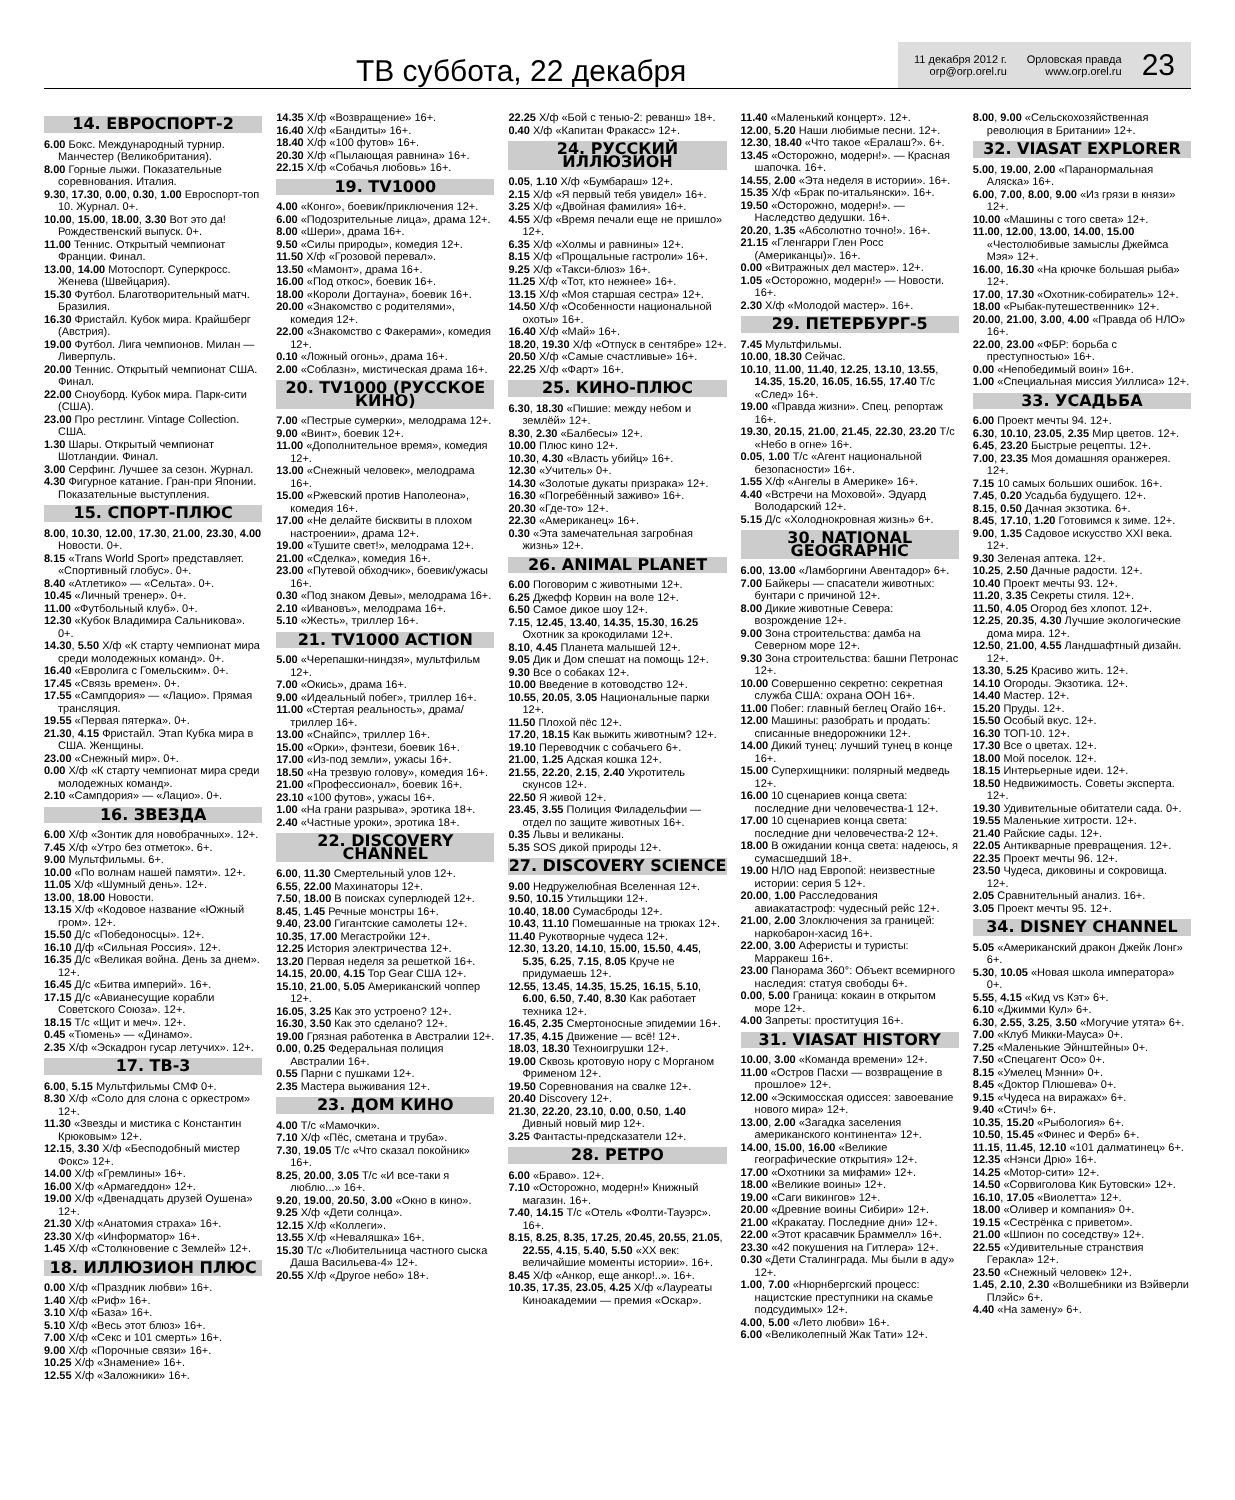ТВ суббота, 22 декабря
11 декабря 2012 г.
orp@orp.orel.ru
Орловская правда
www.orp.orel.ru
23
14. ЕВРОСПОРТ-2
6.00 Бокс. Международный турнир. Манчестер (Великобритания).
8.00 Горные лыжи. Показательные соревнования. Италия.
9.30, 17.30, 0.00, 0.30, 1.00 Евроспорт-топ 10. Журнал. 0+.
10.00, 15.00, 18.00, 3.30 Вот это да! Рождественский выпуск. 0+.
11.00 Теннис. Открытый чемпионат Франции. Финал.
13.00, 14.00 Мотоспорт. Суперкросс. Женева (Швейцария).
15.30 Футбол. Благотворительный матч. Бразилия.
16.30 Фристайл. Кубок мира. Крайшберг (Австрия).
19.00 Футбол. Лига чемпионов. Милан — Ливерпуль.
20.00 Теннис. Открытый чемпионат США. Финал.
22.00 Сноуборд. Кубок мира. Парк-сити (США).
23.00 Про рестлинг. Vintage Collection. США.
1.30 Шары. Открытый чемпионат Шотландии. Финал.
3.00 Серфинг. Лучшее за сезон. Журнал.
4.30 Фигурное катание. Гран-при Японии. Показательные выступления.
15. СПОРТ-ПЛЮС
8.00, 10.30, 12.00, 17.30, 21.00, 23.30, 4.00 Новости. 0+.
8.15 «Trans World Sport» представляет. «Спортивный глобус». 0+.
8.40 «Атлетико» — «Сельта». 0+.
10.45 «Личный тренер». 0+.
11.00 «Футбольный клуб». 0+.
12.30 «Кубок Владимира Сальникова». 0+.
14.30, 5.50 Х/ф «К старту чемпионат мира среди молодежных команд». 0+.
16.40 «Евролига с Гомельским». 0+.
17.45 «Связь времен». 0+.
17.55 «Сампдория» — «Лацио». Прямая трансляция.
19.55 «Первая пятерка». 0+.
21.30, 4.15 Фристайл. Этап Кубка мира в США. Женщины.
23.00 «Снежный мир». 0+.
0.00 Х/ф «К старту чемпионат мира среди молодежных команд».
2.10 «Сампдория» — «Лацио». 0+.
16. ЗВЕЗДА
6.00 Х/ф «Зонтик для новобрачных». 12+.
7.45 Х/ф «Утро без отметок». 6+.
9.00 Мультфильмы. 6+.
10.00 «По волнам нашей памяти». 12+.
11.05 Х/ф «Шумный день». 12+.
13.00, 18.00 Новости.
13.15 Х/ф «Кодовое название «Южный гром». 12+.
15.50 Д/с «Победоносцы». 12+.
16.10 Д/ф «Сильная Россия». 12+.
16.35 Д/с «Великая война. День за днем». 12+.
16.45 Д/с «Битва империй». 16+.
17.15 Д/с «Авианесущие корабли Советского Союза». 12+.
18.15 Т/с «Щит и меч». 12+.
0.45 «Тюмень» — «Динамо».
2.35 Х/ф «Эскадрон гусар летучих». 12+.
17. ТВ-3
6.00, 5.15 Мультфильмы СМФ 0+.
8.30 Х/ф «Соло для слона с оркестром» 12+.
11.30 «Звезды и мистика с Константин Крюковым» 12+.
12.15, 3.30 Х/ф «Бесподобный мистер Фокс» 12+.
14.00 Х/ф «Гремлины» 16+.
16.00 Х/ф «Армагеддон» 12+.
19.00 Х/ф «Двенадцать друзей Оушена» 12+.
21.30 Х/ф «Анатомия страха» 16+.
23.30 Х/ф «Информатор» 16+.
1.45 Х/ф «Столкновение с Землей» 12+.
18. ИЛЛЮЗИОН ПЛЮС
0.00 Х/ф «Праздник любви» 16+.
1.40 Х/ф «Риф» 16+.
3.10 Х/ф «База» 16+.
5.10 Х/ф «Весь этот блюз» 16+.
7.00 Х/ф «Секс и 101 смерть» 16+.
9.00 Х/ф «Порочные связи» 16+.
10.25 Х/ф «Знамение» 16+.
12.55 Х/ф «Заложники» 16+.
14.35 Х/ф «Возвращение» 16+.
16.40 Х/ф «Бандиты» 16+.
18.40 Х/ф «100 футов» 16+.
20.30 Х/ф «Пылающая равнина» 16+.
22.15 Х/ф «Собачья любовь» 16+.
19. TV1000
4.00 «Конго», боевик/приключения 12+.
6.00 «Подозрительные лица», драма 12+.
8.00 «Шери», драма 16+.
9.50 «Силы природы», комедия 12+.
11.50 Х/ф «Грозовой перевал».
13.50 «Мамонт», драма 16+.
16.00 «Под откос», боевик 16+.
18.00 «Короли Догтауна», боевик 16+.
20.00 «Знакомство с родителями», комедия 12+.
22.00 «Знакомство с Факерами», комедия 12+.
0.10 «Ложный огонь», драма 16+.
2.00 «Соблазн», мистическая драма 16+.
20. TV1000 (РУССКОЕ КИНО)
7.00 «Пестрые сумерки», мелодрама 12+.
9.00 «Винт», боевик 12+.
11.00 «Дополнительное время», комедия 12+.
13.00 «Снежный человек», мелодрама 16+.
15.00 «Ржевский против Наполеона», комедия 16+.
17.00 «Не делайте бисквиты в плохом настроении», драма 12+.
19.00 «Тушите свет!», мелодрама 12+.
21.00 «Сделка», комедия 16+.
23.00 «Путевой обходчик», боевик/ужасы 16+.
0.30 «Под знаком Девы», мелодрама 16+.
2.10 «Ивановъ», мелодрама 16+.
5.10 «Жесть», триллер 16+.
21. TV1000 ACTION
5.00 «Черепашки-ниндзя», мультфильм 12+.
7.00 «Окись», драма 16+.
9.00 «Идеальный побег», триллер 16+.
11.00 «Стертая реальность», драма/триллер 16+.
13.00 «Снайпс», триллер 16+.
15.00 «Орки», фэнтези, боевик 16+.
17.00 «Из-под земли», ужасы 16+.
18.50 «На трезвую голову», комедия 16+.
21.00 «Профессионал», боевик 16+.
23.10 «100 футов», ужасы 16+.
1.00 «На грани разрыва», эротика 18+.
2.40 «Частные уроки», эротика 18+.
22. DISCOVERY CHANNEL
6.00, 11.30 Смертельный улов 12+.
6.55, 22.00 Махинаторы 12+.
7.50, 18.00 В поисках суперлюдей 12+.
8.45, 1.45 Речные монстры 16+.
9.40, 23.00 Гигантские самолеты 12+.
10.35, 17.00 Мегастройки 12+.
12.25 История электричества 12+.
13.20 Первая неделя за решеткой 16+.
14.15, 20.00, 4.15 Top Gear США 12+.
15.10, 21.00, 5.05 Американский чоппер 12+.
16.05, 3.25 Как это устроено? 12+.
16.30, 3.50 Как это сделано? 12+.
19.00 Грязная работенка в Австралии 12+.
0.00, 0.25 Федеральная полиция Австралии 16+.
0.55 Парни с пушками 12+.
2.35 Мастера выживания 12+.
23. ДОМ КИНО
4.00 Т/с «Мамочки».
7.10 Х/ф «Пёс, сметана и труба».
7.30, 19.05 Т/с «Что сказал покойник» 16+.
8.25, 20.00, 3.05 Т/с «И все-таки я люблю...» 16+.
9.20, 19.00, 20.50, 3.00 «Окно в кино».
9.25 Х/ф «Дети солнца».
12.15 Х/ф «Коллеги».
13.55 Х/ф «Неваляшка» 16+.
15.30 Т/с «Любительница частного сыска Даша Васильева-4» 12+.
20.55 Х/ф «Другое небо» 18+.
22.25 Х/ф «Бой с тенью-2: реванш» 18+.
0.40 Х/ф «Капитан Фракасс» 12+.
24. РУССКИЙ ИЛЛЮЗИОН
0.05, 1.10 Х/ф «Бумбараш» 12+.
2.15 Х/ф «Я первый тебя увидел» 16+.
3.25 Х/ф «Двойная фамилия» 16+.
4.55 Х/ф «Время печали еще не пришло» 12+.
6.35 Х/ф «Холмы и равнины» 12+.
8.15 Х/ф «Прощальные гастроли» 16+.
9.25 Х/ф «Такси-блюз» 16+.
11.25 Х/ф «Тот, кто нежнее» 16+.
13.15 Х/ф «Моя старшая сестра» 12+.
14.50 Х/ф «Особенности национальной охоты» 16+.
16.40 Х/ф «Май» 16+.
18.20, 19.30 Х/ф «Отпуск в сентябре» 12+.
20.50 Х/ф «Самые счастливые» 16+.
22.25 Х/ф «Фарт» 16+.
25. КИНО-ПЛЮС
6.30, 18.30 «Пишие: между небом и землёй» 12+.
8.30, 2.30 «Балбесы» 12+.
10.00 Плюс кино 12+.
10.30, 4.30 «Власть убийц» 16+.
12.30 «Учитель» 0+.
14.30 «Золотые дукаты призрака» 12+.
16.30 «Погребённый заживо» 16+.
20.30 «Где-то» 12+.
22.30 «Американец» 16+.
0.30 «Эта замечательная загробная жизнь» 12+.
26. ANIMAL PLANET
6.00 Поговорим с животными 12+.
6.25 Джефф Корвин на воле 12+.
6.50 Самое дикое шоу 12+.
7.15, 12.45, 13.40, 14.35, 15.30, 16.25 Охотник за крокодилами 12+.
8.10, 4.45 Планета малышей 12+.
9.05 Дик и Дом спешат на помощь 12+.
9.30 Все о собаках 12+.
10.00 Введение в котоводство 12+.
10.55, 20.05, 3.05 Национальные парки 12+.
11.50 Плохой пёс 12+.
17.20, 18.15 Как выжить животным? 12+.
19.10 Переводчик с собачьего 6+.
21.00, 1.25 Адская кошка 12+.
21.55, 22.20, 2.15, 2.40 Укротитель скунсов 12+.
22.50 Я живой 12+.
23.45, 3.55 Полиция Филадельфии — отдел по защите животных 16+.
0.35 Львы и великаны.
5.35 SOS дикой природы 12+.
27. DISCOVERY SCIENCE
9.00 Недружелюбная Вселенная 12+.
9.50, 10.15 Утильщики 12+.
10.40, 18.00 Сумасброды 12+.
10.43, 11.10 Помешанные на трюках 12+.
11.40 Рукотворные чудеса 12+.
12.30, 13.20, 14.10, 15.00, 15.50, 4.45, 5.35, 6.25, 7.15, 8.05 Круче не придумаешь 12+.
12.55, 13.45, 14.35, 15.25, 16.15, 5.10, 6.00, 6.50, 7.40, 8.30 Как работает техника 12+.
16.45, 2.35 Смертоносные эпидемии 16+.
17.35, 4.15 Движение — всё! 12+.
18.03, 18.30 Техноигрушки 12+.
19.00 Сквозь кротовую нору с Морганом Фрименом 12+.
19.50 Соревнования на свалке 12+.
20.40 Discovery 12+.
21.30, 22.20, 23.10, 0.00, 0.50, 1.40 Дивный новый мир 12+.
3.25 Фантасты-предсказатели 12+.
28. РЕТРО
6.00 «Браво». 12+.
7.10 «Осторожно, модерн!» Книжный магазин. 16+.
7.40, 14.15 Т/с «Отель «Фолти-Тауэрс». 16+.
8.15, 8.25, 8.35, 17.25, 20.45, 20.55, 21.05, 22.55, 4.15, 5.40, 5.50 «XX век: величайшие моменты истории». 16+.
8.45 Х/ф «Анкор, еще анкор!..». 16+.
10.35, 17.35, 23.05, 4.25 Х/ф «Лауреаты Киноакадемии — премия «Оскар».
11.40 «Маленький концерт». 12+.
12.00, 5.20 Наши любимые песни. 12+.
12.30, 18.40 «Что такое «Ералаш?». 6+.
13.45 «Осторожно, модерн!». — Красная шапочка. 16+.
14.55, 2.00 «Эта неделя в истории». 16+.
15.35 Х/ф «Брак по-итальянски». 16+.
19.50 «Осторожно, модерн!». — Наследство дедушки. 16+.
20.20, 1.35 «Абсолютно точно!». 16+.
21.15 «Гленгарри Глен Росс (Американцы)». 16+.
0.00 «Витражных дел мастер». 12+.
1.05 «Осторожно, модерн!» — Новости. 16+.
2.30 Х/ф «Молодой мастер». 16+.
29. ПЕТЕРБУРГ-5
7.45 Мультфильмы.
10.00, 18.30 Сейчас.
10.10, 11.00, 11.40, 12.25, 13.10, 13.55, 14.35, 15.20, 16.05, 16.55, 17.40 Т/с «След» 16+.
19.00 «Правда жизни». Спец. репортаж 16+.
19.30, 20.15, 21.00, 21.45, 22.30, 23.20 Т/с «Небо в огне» 16+.
0.05, 1.00 Т/с «Агент национальной безопасности» 16+.
1.55 Х/ф «Ангелы в Америке» 16+.
4.40 «Встречи на Моховой». Эдуард Володарский 12+.
5.15 Д/с «Холоднокровная жизнь» 6+.
30. NATIONAL GEOGRAPHIC
6.00, 13.00 «Ламборгини Авентадор» 6+.
7.00 Байкеры — спасатели животных: бунтари с причиной 12+.
8.00 Дикие животные Севера: возрождение 12+.
9.00 Зона строительства: дамба на Северном море 12+.
9.30 Зона строительства: башни Петронас 12+.
10.00 Совершенно секретно: секретная служба США: охрана ООН 16+.
11.00 Побег: главный беглец Огайо 16+.
12.00 Машины: разобрать и продать: списанные внедорожники 12+.
14.00 Дикий тунец: лучший тунец в конце 16+.
15.00 Суперхищники: полярный медведь 12+.
16.00 10 сценариев конца света: последние дни человечества-1 12+.
17.00 10 сценариев конца света: последние дни человечества-2 12+.
18.00 В ожидании конца света: надеюсь, я сумасшедший 18+.
19.00 НЛО над Европой: неизвестные истории: серия 5 12+.
20.00, 1.00 Расследования авиакатастроф: чудесный рейс 12+.
21.00, 2.00 Злоключения за границей: наркобарон-хасид 16+.
22.00, 3.00 Аферисты и туристы: Марракеш 16+.
23.00 Панорама 360°: Объект всемирного наследия: статуя свободы 6+.
0.00, 5.00 Граница: кокаин в открытом море 12+.
4.00 Запреты: проституция 16+.
31. VIASAT HISTORY
10.00, 3.00 «Команда времени» 12+.
11.00 «Остров Пасхи — возвращение в прошлое» 12+.
12.00 «Эскимосская одиссея: завоевание нового мира» 12+.
13.00, 2.00 «Загадка заселения американского континента» 12+.
14.00, 15.00, 16.00 «Великие географические открытия» 12+.
17.00 «Охотники за мифами» 12+.
18.00 «Великие воины» 12+.
19.00 «Саги викингов» 12+.
20.00 «Древние воины Сибири» 12+.
21.00 «Кракатау. Последние дни» 12+.
22.00 «Этот красавчик Браммелл» 16+.
23.30 «42 покушения на Гитлера» 12+.
0.30 «Дети Сталинграда. Мы были в аду» 12+.
1.00, 7.00 «Нюрнбергский процесс: нацистские преступники на скамье подсудимых» 12+.
4.00, 5.00 «Лето любви» 16+.
6.00 «Великолепный Жак Тати» 12+.
8.00, 9.00 «Сельскохозяйственная революция в Британии» 12+.
32. VIASAT EXPLORER
5.00, 19.00, 2.00 «Паранормальная Аляска» 16+.
6.00, 7.00, 8.00, 9.00 «Из грязи в князи» 12+.
10.00 «Машины с того света» 12+.
11.00, 12.00, 13.00, 14.00, 15.00 «Честолюбивые замыслы Джеймса Мэя» 12+.
16.00, 16.30 «На крючке большая рыба» 12+.
17.00, 17.30 «Охотник-собиратель» 12+.
18.00 «Рыбак-путешественник» 12+.
20.00, 21.00, 3.00, 4.00 «Правда об НЛО» 16+.
22.00, 23.00 «ФБР: борьба с преступностью» 16+.
0.00 «Непобедимый воин» 16+.
1.00 «Специальная миссия Уиллиса» 12+.
33. УСАДЬБА
6.00 Проект мечты 94. 12+.
6.30, 10.10, 23.05, 2.35 Мир цветов. 12+.
6.45, 23.20 Быстрые рецепты. 12+.
7.00, 23.35 Моя домашняя оранжерея. 12+.
7.15 10 самых больших ошибок. 16+.
7.45, 0.20 Усадьба будущего. 12+.
8.15, 0.50 Дачная экзотика. 6+.
8.45, 17.10, 1.20 Готовимся к зиме. 12+.
9.00, 1.35 Садовое искусство XXI века. 12+.
9.30 Зеленая аптека. 12+.
10.25, 2.50 Дачные радости. 12+.
10.40 Проект мечты 93. 12+.
11.20, 3.35 Секреты стиля. 12+.
11.50, 4.05 Огород без хлопот. 12+.
12.25, 20.35, 4.30 Лучшие экологические дома мира. 12+.
12.50, 21.00, 4.55 Ландшафтный дизайн. 12+.
13.30, 5.25 Красиво жить. 12+.
14.10 Огороды. Экзотика. 12+.
14.40 Мастер. 12+.
15.20 Пруды. 12+.
15.50 Особый вкус. 12+.
16.30 ТОП-10. 12+.
17.30 Все о цветах. 12+.
18.00 Мой поселок. 12+.
18.15 Интерьерные идеи. 12+.
18.50 Недвижимость. Советы эксперта. 12+.
19.30 Удивительные обитатели сада. 0+.
19.55 Маленькие хитрости. 12+.
21.40 Райские сады. 12+.
22.05 Антикварные превращения. 12+.
22.35 Проект мечты 96. 12+.
23.50 Чудеса, диковины и сокровища. 12+.
2.05 Сравнительный анализ. 16+.
3.05 Проект мечты 95. 12+.
34. DISNEY CHANNEL
5.05 «Американский дракон Джейк Лонг» 6+.
5.30, 10.05 «Новая школа императора» 0+.
5.55, 4.15 «Кид vs Кэт» 6+.
6.10 «Джимми Кул» 6+.
6.30, 2.55, 3.25, 3.50 «Могучие утята» 6+.
7.00 «Клуб Микки-Мауса» 0+.
7.25 «Маленькие Эйнштейны» 0+.
7.50 «Спецагент Осо» 0+.
8.15 «Умелец Мэнни» 0+.
8.45 «Доктор Плюшева» 0+.
9.15 «Чудеса на виражах» 6+.
9.40 «Стич!» 6+.
10.35, 15.20 «Рыбология» 6+.
10.50, 15.45 «Финес и Ферб» 6+.
11.15, 11.45, 12.10 «101 далматинец» 6+.
12.35 «Нэнси Дрю» 16+.
14.25 «Мотор-сити» 12+.
14.50 «Сорвиголова Кик Бутовски» 12+.
16.10, 17.05 «Виолетта» 12+.
18.00 «Оливер и компания» 0+.
19.15 «Сестрёнка с приветом».
21.00 «Шпион по соседству» 12+.
22.55 «Удивительные странствия Геракла» 12+.
23.50 «Снежный человек» 12+.
1.45, 2.10, 2.30 «Волшебники из Вэйверли Плэйс» 6+.
4.40 «На замену» 6+.